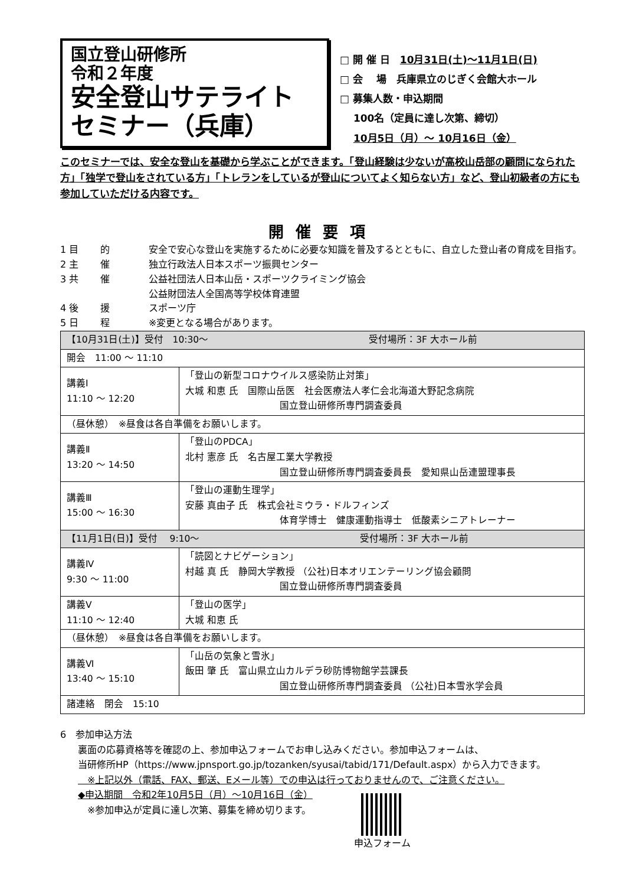国立登山研修所
令和２年度
安全登山サテライト
セミナー（兵庫）
□ 開 催 日　10月31日(土)～11月1日(日)
□ 会　 場　兵庫県立のじぎく会館大ホール
□ 募集人数・申込期間
　 100名（定員に達し次第、締切）
　 10月5日（月）～ 10月16日（金）
このセミナーでは、安全な登山を基礎から学ぶことができます。「登山経験は少ないが高校山岳部の顧問になられた方」「独学で登山をされている方」「トレランをしているが登山についてよく知らない方」など、登山初級者の方にも参加していただける内容です。
開催要項
1 目　　 的 安全で安心な登山を実施するために必要な知識を普及するとともに、自立した登山者の育成を目指す。
2 主　　 催 独立行政法人日本スポーツ振興センター
3 共　　 催 公益社団法人日本山岳・スポーツクライミング協会
公益財団法人全国高等学校体育連盟
4 後　　 援 スポーツ庁
5 日　　 程 ※変更となる場合があります。
| 【10月31日(土)】受付 10:30～ 受付場所：3F 大ホール前 | |
| 開会 11:00 ～ 11:10 | |
| 講義Ⅰ 11:10 ～ 12:20 | 「登山の新型コロナウイルス感染防止対策」 大城 和恵 氏 国際山岳医 社会医療法人孝仁会北海道大野記念病院 国立登山研修所専門調査委員 |
| （昼休憩） ※昼食は各自準備をお願いします。 | |
| 講義Ⅱ 13:20 ～ 14:50 | 「登山のPDCA」 北村 憲彦 氏 名古屋工業大学教授 国立登山研修所専門調査委員長 愛知県山岳連盟理事長 |
| 講義Ⅲ 15:00 ～ 16:30 | 「登山の運動生理学」 安藤 真由子 氏 株式会社ミウラ・ドルフィンズ 体育学博士 健康運動指導士 低酸素シニアトレーナー |
| 【11月1日(日)】受付 9:10～ 受付場所：3F 大ホール前 | |
| 講義Ⅳ 9:30 ～ 11:00 | 「読図とナビゲーション」 村越 真 氏 静岡大学教授 （公社)日本オリエンテーリング協会顧問 国立登山研修所専門調査委員 |
| 講義Ⅴ 11:10 ～ 12:40 | 「登山の医学」 大城 和恵 氏 |
| （昼休憩） ※昼食は各自準備をお願いします。 | |
| 講義Ⅵ 13:40 ～ 15:10 | 「山岳の気象と雪氷」 飯田 肇 氏 富山県立山カルデラ砂防博物館学芸課長 国立登山研修所専門調査委員 （公社)日本雪氷学会員 |
| 諸連絡 閉会 15:10 | |
6　参加申込方法
裏面の応募資格等を確認の上、参加申込フォームでお申し込みください。参加申込フォームは、
当研修所HP（https://www.jpnsport.go.jp/tozanken/syusai/tabid/171/Default.aspx）から入力できます。
　※上記以外（電話、FAX、郵送、Eメール等）での申込は行っておりませんので、ご注意ください。
◆申込期間　令和2年10月5日（月）～10月16日（金）
　※参加申込が定員に達し次第、募集を締め切ります。
申込フォーム